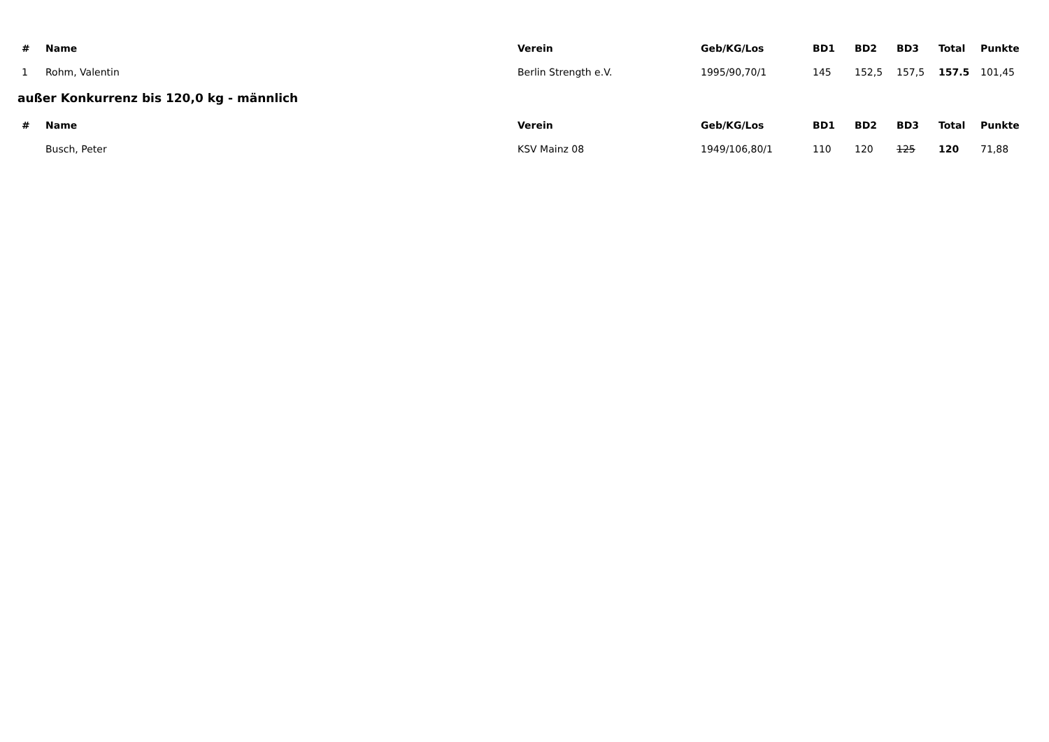| # | Name | Verein | Geb/KG/Los | BD1 | BD2 | BD3 | Total | Punkte |
| --- | --- | --- | --- | --- | --- | --- | --- | --- |
| 1 | Rohm, Valentin | Berlin Strength e.V. | 1995/90,70/1 | 145 | 152,5 | 157,5 | 157.5 | 101,45 |
außer Konkurrenz bis 120,0 kg - männlich
| # | Name | Verein | Geb/KG/Los | BD1 | BD2 | BD3 | Total | Punkte |
| --- | --- | --- | --- | --- | --- | --- | --- | --- |
| | Busch, Peter | KSV Mainz 08 | 1949/106,80/1 | 110 | 120 | 125 | 120 | 71,88 |